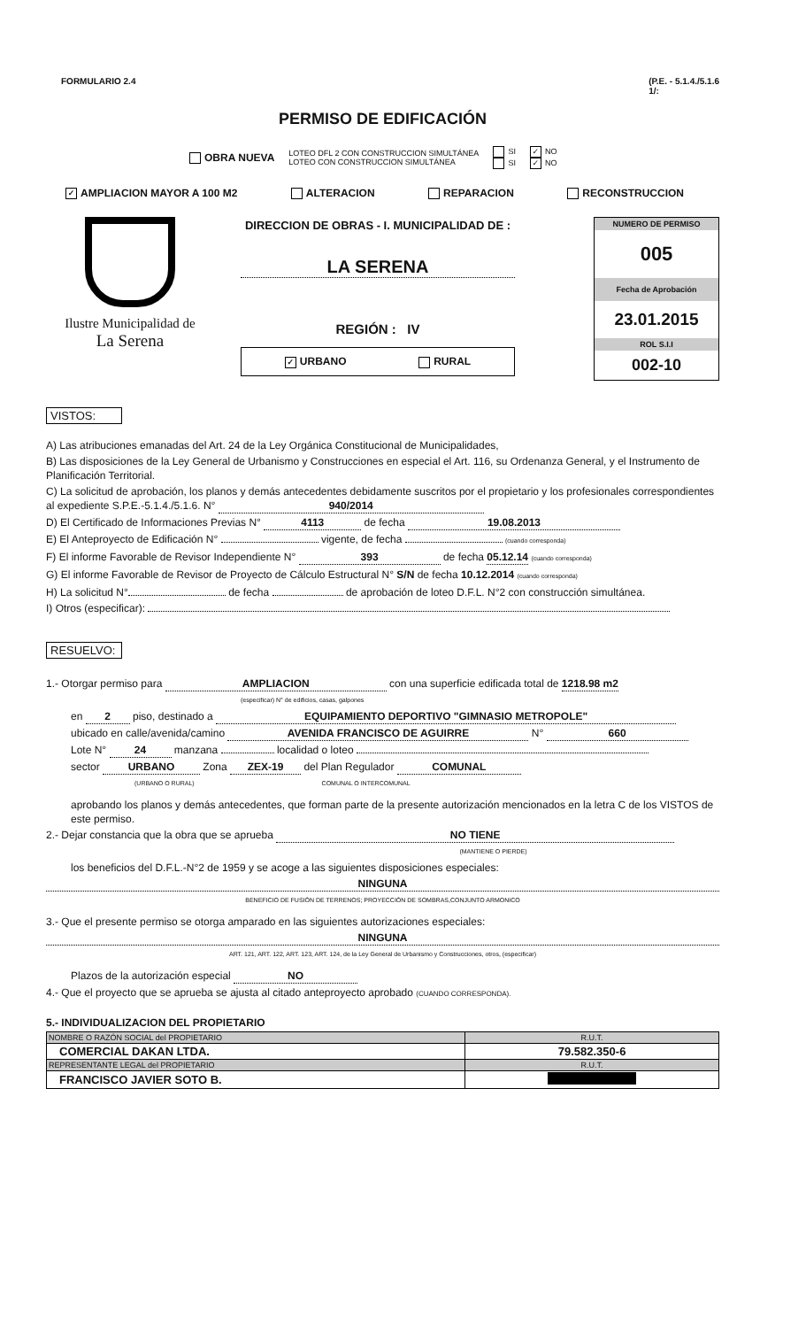FORMULARIO 2.4 (P.E. - 5.1.4./5.1.6
1/:
PERMISO DE EDIFICACIÓN
OBRA NUEVA LOTEO DFL 2 CON CONSTRUCCION SIMULTÁNEA
LOTEO CON CONSTRUCCION SIMULTÁNEA SI
SI ✓ NO
✓ NO
✓ AMPLIACION MAYOR A 100 M2 ALTERACION REPARACION RECONSTRUCCION
Ilustre Municipalidad de
La Serena
DIRECCION DE OBRAS - I. MUNICIPALIDAD DE :
LA SERENA
REGIÓN : IV
✓ URBANO RURAL
NUMERO DE PERMISO
005
Fecha de Aprobación
23.01.2015
ROL S.I.I
002-10
VISTOS:
A) Las atribuciones emanadas del Art. 24 de la Ley Orgánica Constitucional de Municipalidades,
B) Las disposiciones de la Ley General de Urbanismo y Construcciones en especial el Art. 116, su Ordenanza General, y el Instrumento de Planificación Territorial.
C) La solicitud de aprobación, los planos y demás antecedentes debidamente suscritos por el propietario y los profesionales correspondientes al expediente S.P.E.-5.1.4./5.1.6. N° 940/2014
D) El Certificado de Informaciones Previas N° 4113 de fecha 19.08.2013
E) El Anteproyecto de Edificación N° vigente, de fecha (cuando corresponda)
F) El informe Favorable de Revisor Independiente N° 393 de fecha 05.12.14 (cuando corresponda)
G) El informe Favorable de Revisor de Proyecto de Cálculo Estructural N° S/N de fecha 10.12.2014 (cuando corresponda)
H) La solicitud N° de fecha de aprobación de loteo D.F.L. N°2 con construcción simultánea.
I) Otros (especificar):
RESUELVO:
1.- Otorgar permiso para AMPLIACION con una superficie edificada total de 1218.98 m2
(especificar) N° de edificios, casas, galpones
en 2 piso, destinado a EQUIPAMIENTO DEPORTIVO "GIMNASIO METROPOLE"
ubicado en calle/avenida/camino AVENIDA FRANCISCO DE AGUIRRE N° 660
Lote N° 24 manzana localidad o loteo
sector URBANO Zona ZEX-19 del Plan Regulador COMUNAL
(URBANO O RURAL) COMUNAL O INTERCOMUNAL
aprobando los planos y demás antecedentes, que forman parte de la presente autorización mencionados en la letra C de los VISTOS de este permiso.
2.- Dejar constancia que la obra que se aprueba NO TIENE
(MANTIENE O PIERDE)
los beneficios del D.F.L.-N°2 de 1959 y se acoge a las siguientes disposiciones especiales:
NINGUNA
BENEFICIO DE FUSIÓN DE TERRENOS; PROYECCIÓN DE SOMBRAS,CONJUNTO ARMONICO
3.- Que el presente permiso se otorga amparado en las siguientes autorizaciones especiales:
NINGUNA
ART. 121, ART. 122, ART. 123, ART. 124, de la Ley General de Urbanismo y Construcciones, otros, (especificar)
Plazos de la autorización especial NO
4.- Que el proyecto que se aprueba se ajusta al citado anteproyecto aprobado (CUANDO CORRESPONDA).
5.- INDIVIDUALIZACION DEL PROPIETARIO
| NOMBRE O RAZÓN SOCIAL del PROPIETARIO | R.U.T. |
| COMERCIAL DAKAN LTDA. | 79.582.350-6 |
| REPRESENTANTE LEGAL del PROPIETARIO | R.U.T. |
| FRANCISCO JAVIER SOTO B. | |